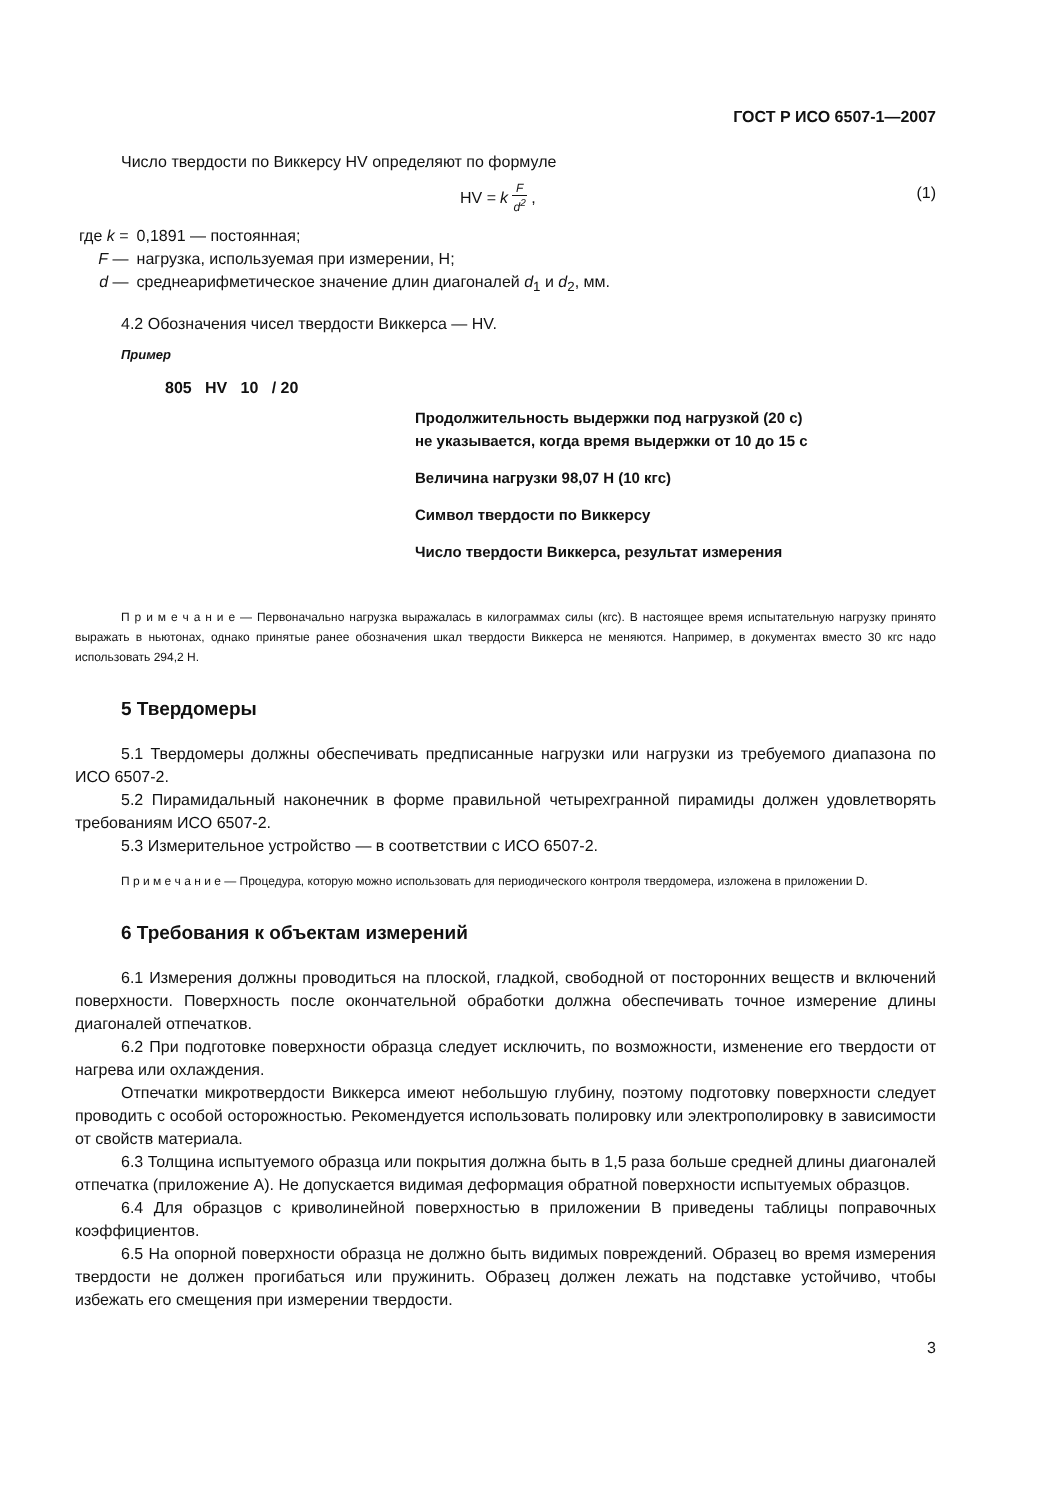ГОСТ Р ИСО 6507-1—2007
Число твердости по Виккерсу HV определяют по формуле
HV = k F d<sup>2</sup>, (1)
| где k = | 0,1891 — постоянная; |
| F — | нагрузка, используемая при измерении, Н; |
| d — | среднеарифметическое значение длин диагоналей d<sub>1</sub> и d<sub>2</sub>, мм. |
4.2 Обозначения чисел твердости Виккерса — HV.
Пример
805 HV 10 / 20
Продолжительность выдержки под нагрузкой (20 с)
не указывается, когда время выдержки от 10 до 15 с
Величина нагрузки 98,07 Н (10 кгс)
Символ твердости по Виккерсу
Число твердости Виккерса, результат измерения
П р и м е ч а н и е — Первоначально нагрузка выражалась в килограммах силы (кгс). В настоящее время испытательную нагрузку принято выражать в ньютонах, однако принятые ранее обозначения шкал твердости Виккерса не меняются. Например, в документах вместо 30 кгс надо использовать 294,2 Н.
5 Твердомеры
5.1 Твердомеры должны обеспечивать предписанные нагрузки или нагрузки из требуемого диапазона по ИСО 6507-2.
5.2 Пирамидальный наконечник в форме правильной четырехгранной пирамиды должен удовлетворять требованиям ИСО 6507-2.
5.3 Измерительное устройство — в соответствии с ИСО 6507-2.
П р и м е ч а н и е — Процедура, которую можно использовать для периодического контроля твердомера, изложена в приложении D.
6 Требования к объектам измерений
6.1 Измерения должны проводиться на плоской, гладкой, свободной от посторонних веществ и включений поверхности. Поверхность после окончательной обработки должна обеспечивать точное измерение длины диагоналей отпечатков.
6.2 При подготовке поверхности образца следует исключить, по возможности, изменение его твердости от нагрева или охлаждения.
Отпечатки микротвердости Виккерса имеют небольшую глубину, поэтому подготовку поверхности следует проводить с особой осторожностью. Рекомендуется использовать полировку или электрополировку в зависимости от свойств материала.
6.3 Толщина испытуемого образца или покрытия должна быть в 1,5 раза больше средней длины диагоналей отпечатка (приложение А). Не допускается видимая деформация обратной поверхности испытуемых образцов.
6.4 Для образцов с криволинейной поверхностью в приложении В приведены таблицы поправочных коэффициентов.
6.5 На опорной поверхности образца не должно быть видимых повреждений. Образец во время измерения твердости не должен прогибаться или пружинить. Образец должен лежать на подставке устойчиво, чтобы избежать его смещения при измерении твердости.
3